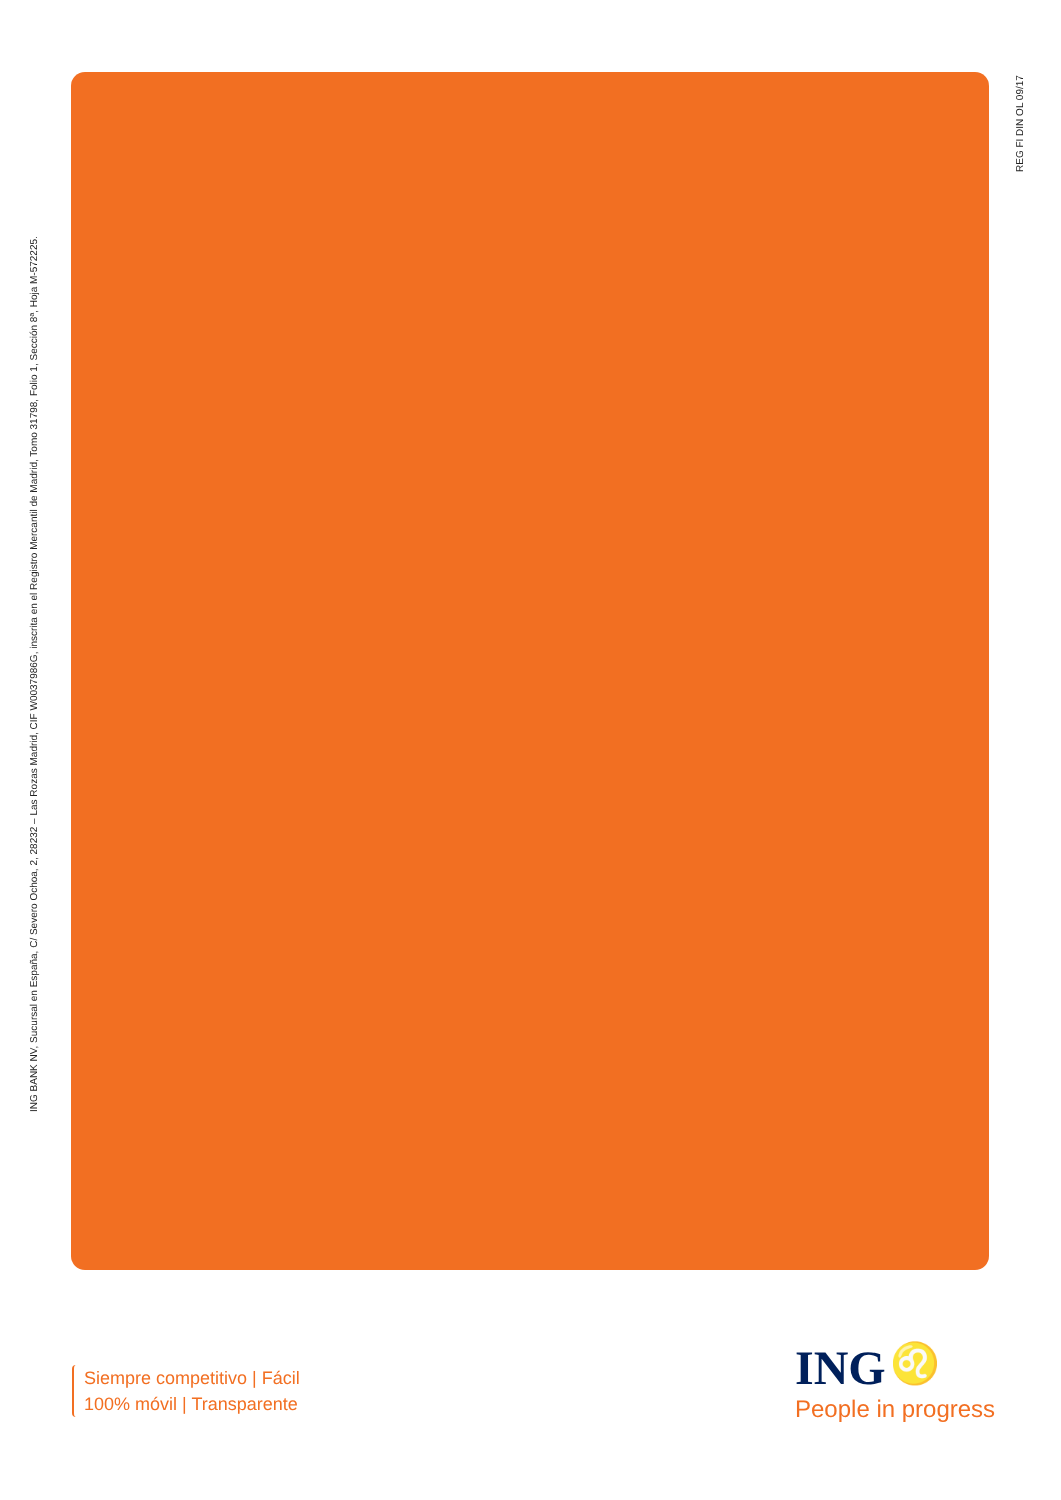ING BANK NV, Sucursal en España, C/ Severo Ochoa, 2, 28232 – Las Rozas Madrid, CIF W0037986G, inscrita en el Registro Mercantil de Madrid, Tomo 31798, Folio 1, Sección 8ª, Hoja M-572225.
REG FI DIN OL 09/17
Siempre competitivo | Fácil
100% móvil | Transparente
ING ♌
People in progress